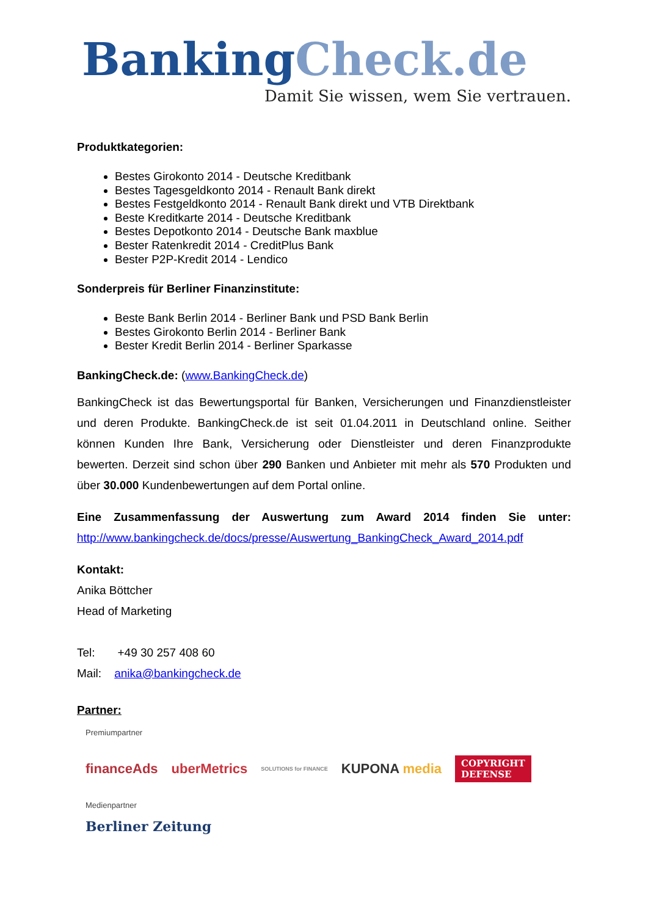Banking Check.de
Damit Sie wissen, wem Sie vertrauen.
Produktkategorien:
Bestes Girokonto 2014 - Deutsche Kreditbank
Bestes Tagesgeldkonto 2014 - Renault Bank direkt
Bestes Festgeldkonto 2014 - Renault Bank direkt und VTB Direktbank
Beste Kreditkarte 2014 - Deutsche Kreditbank
Bestes Depotkonto 2014 - Deutsche Bank maxblue
Bester Ratenkredit 2014 - CreditPlus Bank
Bester P2P-Kredit 2014 - Lendico
Sonderpreis für Berliner Finanzinstitute:
Beste Bank Berlin 2014 - Berliner Bank und PSD Bank Berlin
Bestes Girokonto Berlin 2014 - Berliner Bank
Bester Kredit Berlin 2014 - Berliner Sparkasse
BankingCheck.de: (www.BankingCheck.de)
BankingCheck ist das Bewertungsportal für Banken, Versicherungen und Finanzdienstleister und deren Produkte. BankingCheck.de ist seit 01.04.2011 in Deutschland online. Seither können Kunden Ihre Bank, Versicherung oder Dienstleister und deren Finanzprodukte bewerten. Derzeit sind schon über 290 Banken und Anbieter mit mehr als 570 Produkten und über 30.000 Kundenbewertungen auf dem Portal online.
Eine Zusammenfassung der Auswertung zum Award 2014 finden Sie unter: http://www.bankingcheck.de/docs/presse/Auswertung_BankingCheck_Award_2014.pdf
Kontakt:
Anika Böttcher
Head of Marketing
Tel: +49 30 257 408 60
Mail: anika@bankingcheck.de
Partner:
Premiumpartner
financeAds uberMetrics SOLUTIONS for FINANCE KUPONA media COPYRIGHT
DEFENSE
Medienpartner
Berliner Zeitung